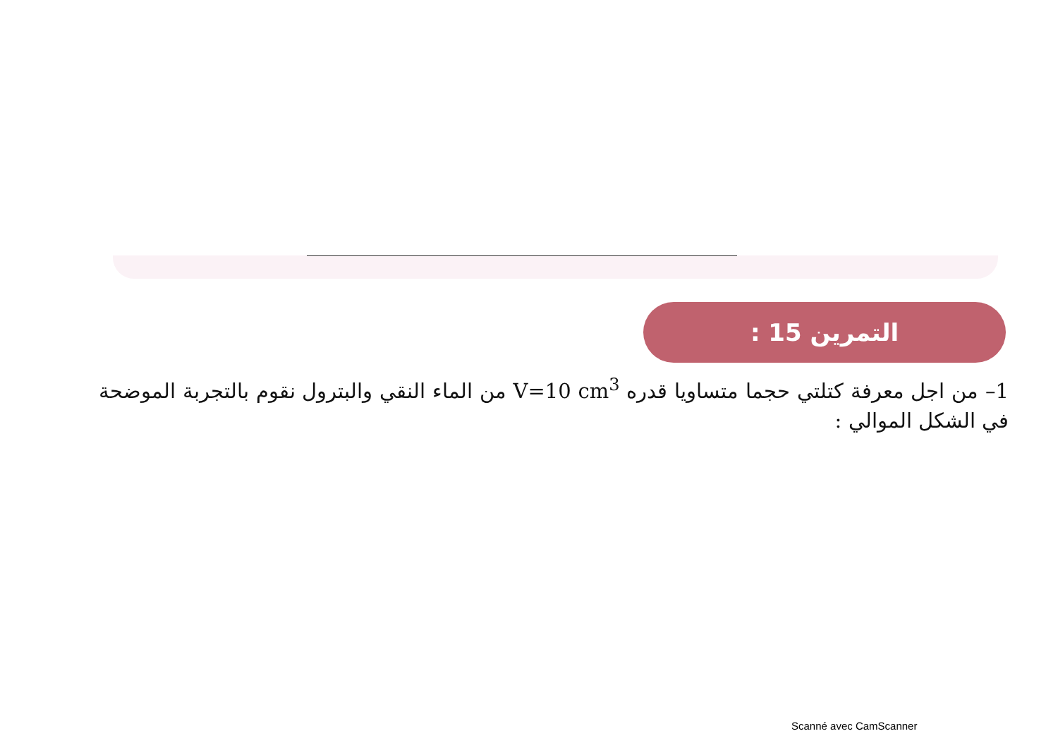التمرين 15 :
1– من اجل معرفة كتلتي حجما متساويا قدره V=10 cm<sup>3</sup> من الماء النقي والبترول نقوم بالتجربة الموضحة في الشكل الموالي :
Scanné avec CamScanner